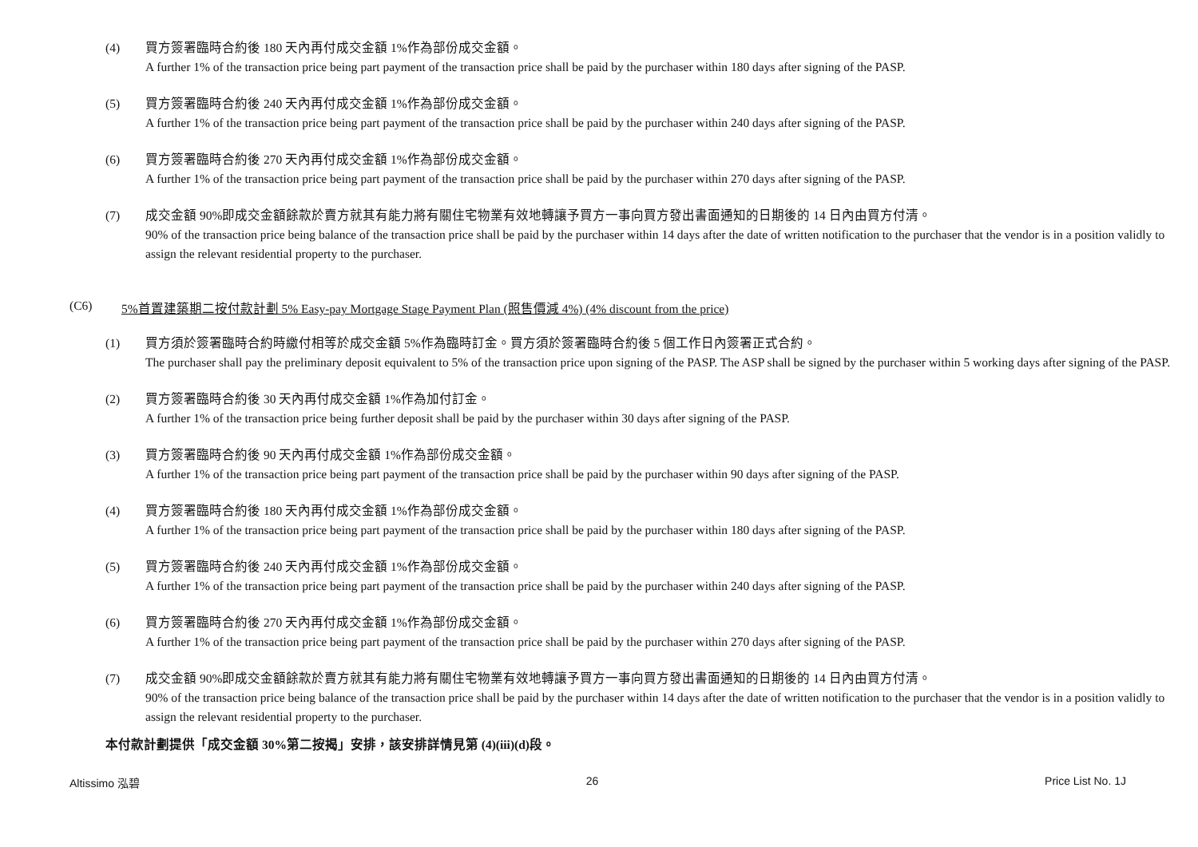(4) 買方簽署臨時合約後 180 天內再付成交金額 1%作為部份成交金額。
A further 1% of the transaction price being part payment of the transaction price shall be paid by the purchaser within 180 days after signing of the PASP.
(5) 買方簽署臨時合約後 240 天內再付成交金額 1%作為部份成交金額。
A further 1% of the transaction price being part payment of the transaction price shall be paid by the purchaser within 240 days after signing of the PASP.
(6) 買方簽署臨時合約後 270 天內再付成交金額 1%作為部份成交金額。
A further 1% of the transaction price being part payment of the transaction price shall be paid by the purchaser within 270 days after signing of the PASP.
(7) 成交金額 90%即成交金額餘款於賣方就其有能力將有關住宅物業有效地轉讓予買方一事向買方發出書面通知的日期後的 14 日內由買方付清。
90% of the transaction price being balance of the transaction price shall be paid by the purchaser within 14 days after the date of written notification to the purchaser that the vendor is in a position validly to assign the relevant residential property to the purchaser.
(C6) 5%首置建築期二按付款計劃 5% Easy-pay Mortgage Stage Payment Plan (照售價減 4%) (4% discount from the price)
(1) 買方須於簽署臨時合約時繳付相等於成交金額 5%作為臨時訂金。買方須於簽署臨時合約後 5 個工作日內簽署正式合約。
The purchaser shall pay the preliminary deposit equivalent to 5% of the transaction price upon signing of the PASP. The ASP shall be signed by the purchaser within 5 working days after signing of the PASP.
(2) 買方簽署臨時合約後 30 天內再付成交金額 1%作為加付訂金。
A further 1% of the transaction price being further deposit shall be paid by the purchaser within 30 days after signing of the PASP.
(3) 買方簽署臨時合約後 90 天內再付成交金額 1%作為部份成交金額。
A further 1% of the transaction price being part payment of the transaction price shall be paid by the purchaser within 90 days after signing of the PASP.
(4) 買方簽署臨時合約後 180 天內再付成交金額 1%作為部份成交金額。
A further 1% of the transaction price being part payment of the transaction price shall be paid by the purchaser within 180 days after signing of the PASP.
(5) 買方簽署臨時合約後 240 天內再付成交金額 1%作為部份成交金額。
A further 1% of the transaction price being part payment of the transaction price shall be paid by the purchaser within 240 days after signing of the PASP.
(6) 買方簽署臨時合約後 270 天內再付成交金額 1%作為部份成交金額。
A further 1% of the transaction price being part payment of the transaction price shall be paid by the purchaser within 270 days after signing of the PASP.
(7) 成交金額 90%即成交金額餘款於賣方就其有能力將有關住宅物業有效地轉讓予買方一事向買方發出書面通知的日期後的 14 日內由買方付清。
90% of the transaction price being balance of the transaction price shall be paid by the purchaser within 14 days after the date of written notification to the purchaser that the vendor is in a position validly to assign the relevant residential property to the purchaser.
本付款計劃提供「成交金額 30%第二按揭」安排，該安排詳情見第 (4)(iii)(d)段。
Altissimo 泓碧 26 Price List No. 1J